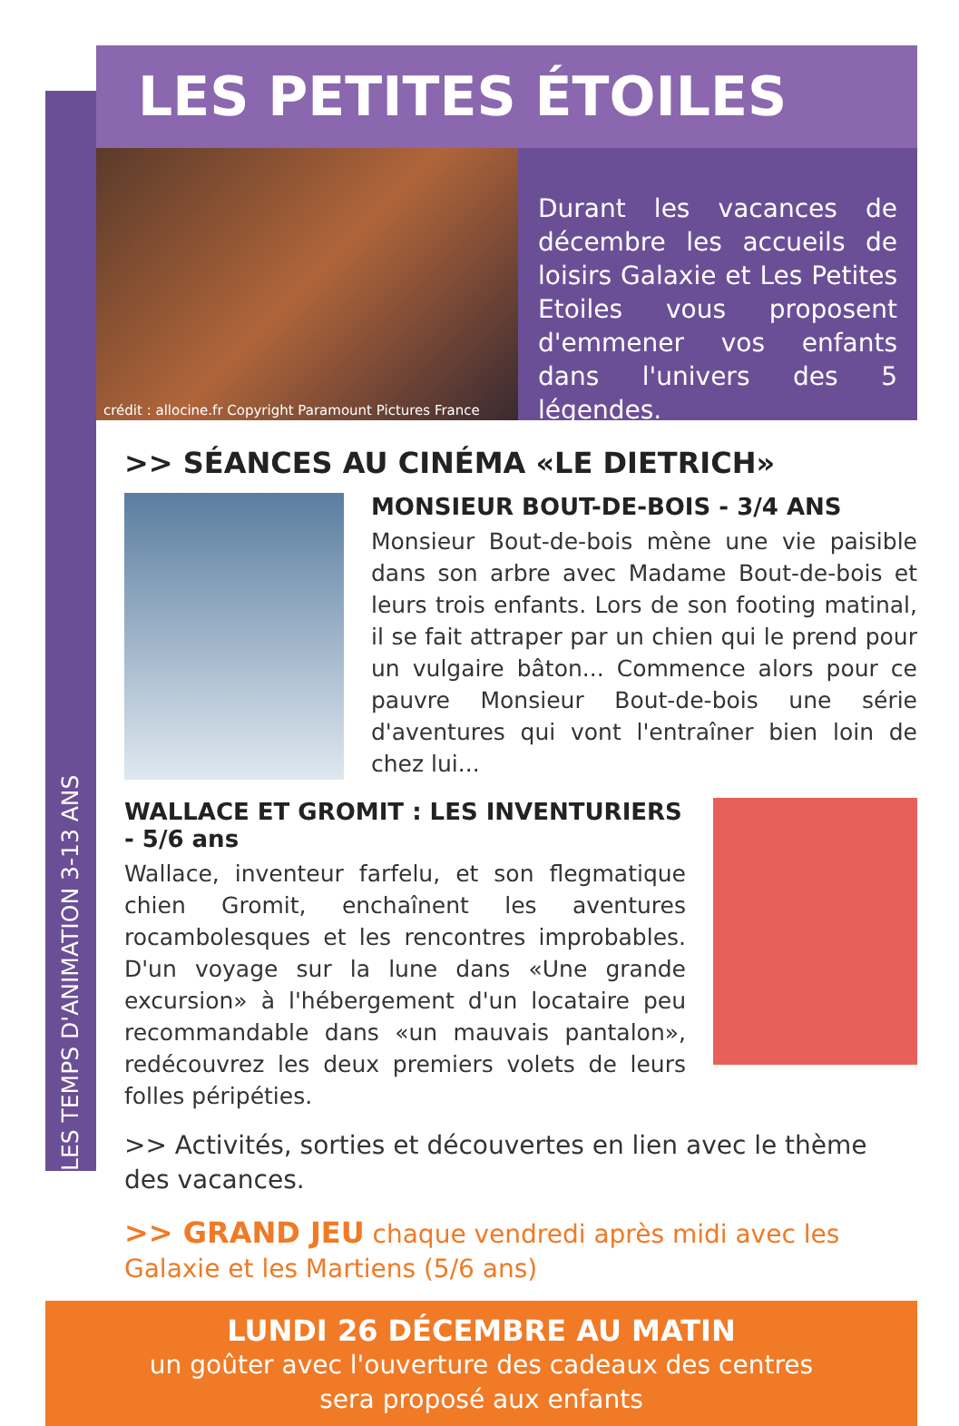LES TEMPS D'ANIMATION 3-13 ANS
LES PETITES ÉTOILES
crédit : allocine.fr Copyright Paramount Pictures France
Durant les vacances de décembre les accueils de loisirs Galaxie et Les Petites Etoiles vous proposent d'emmener vos enfants dans l'univers des 5 légendes.
>> SÉANCES AU CINÉMA «LE DIETRICH»
MONSIEUR BOUT-DE-BOIS - 3/4 ANS
Monsieur Bout-de-bois mène une vie paisible dans son arbre avec Madame Bout-de-bois et leurs trois enfants. Lors de son footing matinal, il se fait attraper par un chien qui le prend pour un vulgaire bâton... Commence alors pour ce pauvre Monsieur Bout-de-bois une série d'aventures qui vont l'entraîner bien loin de chez lui...
WALLACE ET GROMIT : LES INVENTURIERS - 5/6 ans
Wallace, inventeur farfelu, et son flegmatique chien Gromit, enchaînent les aventures rocambolesques et les rencontres improbables. D'un voyage sur la lune dans «Une grande excursion» à l'hébergement d'un locataire peu recommandable dans «un mauvais pantalon», redécouvrez les deux premiers volets de leurs folles péripéties.
>> Activités, sorties et découvertes en lien avec le thème des vacances.
>> GRAND JEU chaque vendredi après midi avec les Galaxie et les Martiens (5/6 ans)
LUNDI 26 DÉCEMBRE AU MATIN
un goûter avec l'ouverture des cadeaux des centres
sera proposé aux enfants